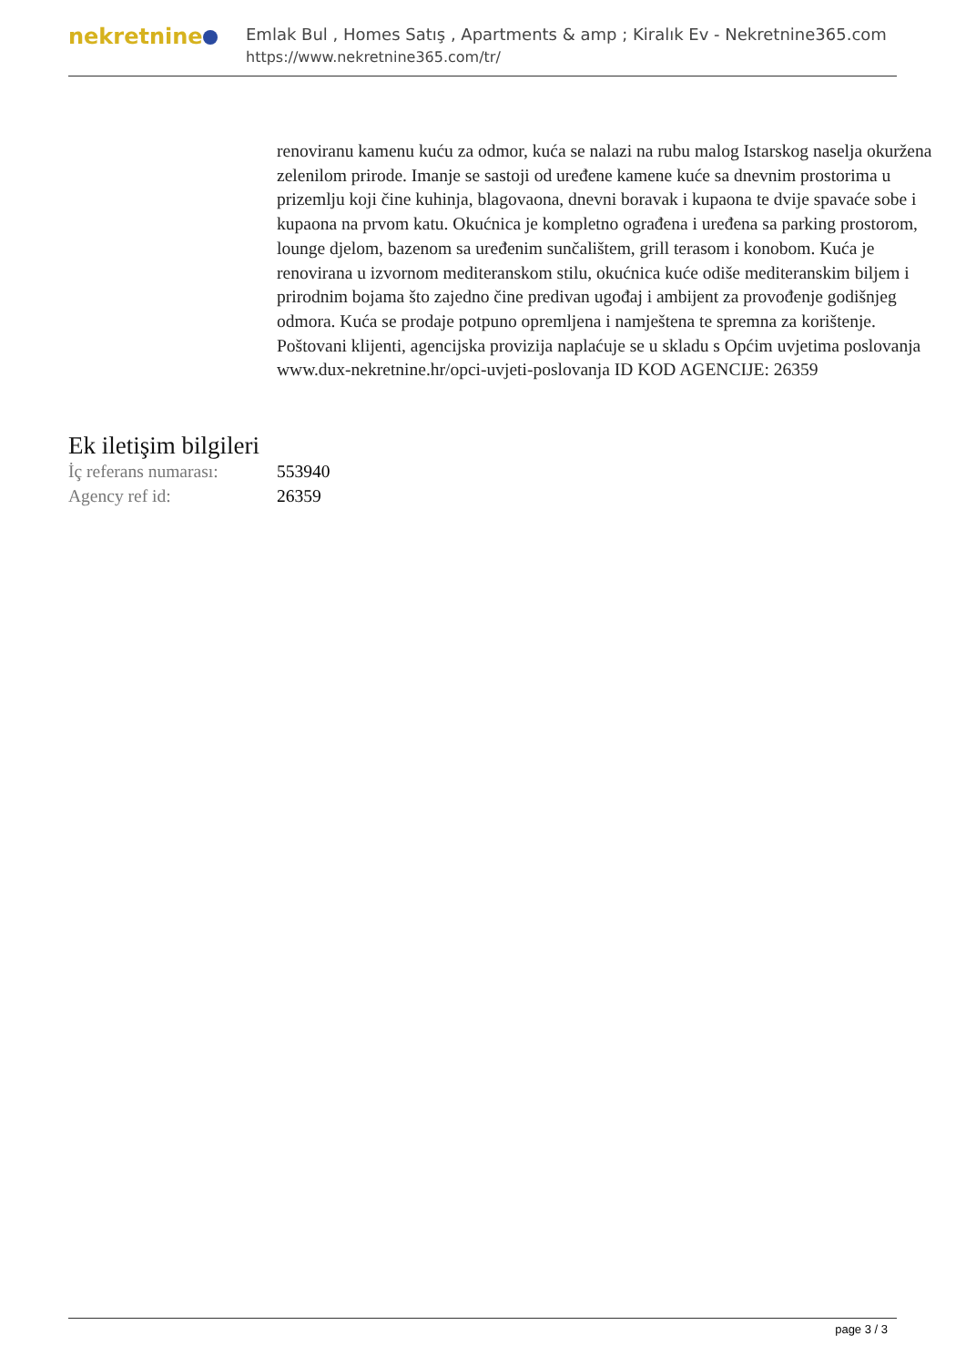nekretnine
Emlak Bul , Homes Satış , Apartments & amp ; Kiralık Ev - Nekretnine365.com
https://www.nekretnine365.com/tr/
renoviranu kamenu kuću za odmor, kuća se nalazi na rubu malog Istarskog naselja okuržena zelenilom prirode. Imanje se sastoji od uređene kamene kuće sa dnevnim prostorima u prizemlju koji čine kuhinja, blagovaona, dnevni boravak i kupaona te dvije spavaće sobe i kupaona na prvom katu. Okućnica je kompletno ograđena i uređena sa parking prostorom, lounge djelom, bazenom sa uređenim sunčalištem, grill terasom i konobom. Kuća je renovirana u izvornom mediteranskom stilu, okućnica kuće odiše mediteranskim biljem i prirodnim bojama što zajedno čine predivan ugođaj i ambijent za provođenje godišnjeg odmora. Kuća se prodaje potpuno opremljena i namještena te spremna za korištenje. Poštovani klijenti, agencijska provizija naplaćuje se u skladu s Općim uvjetima poslovanja www.dux-nekretnine.hr/opci-uvjeti-poslovanja ID KOD AGENCIJE: 26359
Ek iletişim bilgileri
| İç referans numarası: | 553940 |
| Agency ref id: | 26359 |
page 3 / 3